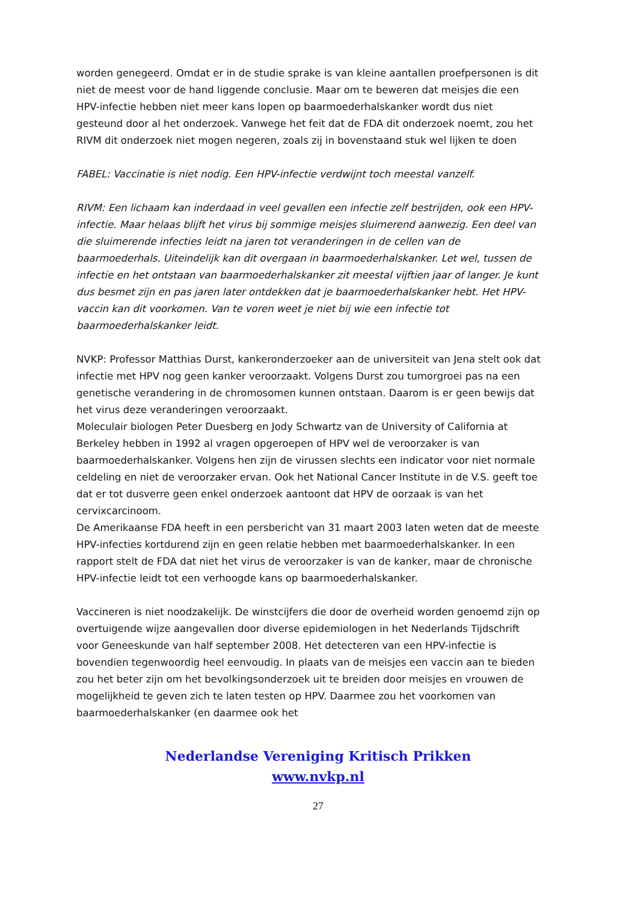worden genegeerd. Omdat er in de studie sprake is van kleine aantallen proefpersonen is dit niet de meest voor de hand liggende conclusie. Maar om te beweren dat meisjes die een HPV-infectie hebben niet meer kans lopen op baarmoederhalskanker wordt dus niet gesteund door al het onderzoek. Vanwege het feit dat de FDA dit onderzoek noemt, zou het RIVM dit onderzoek niet mogen negeren, zoals zij in bovenstaand stuk wel lijken te doen
FABEL: Vaccinatie is niet nodig. Een HPV-infectie verdwijnt toch meestal vanzelf.
RIVM: Een lichaam kan inderdaad in veel gevallen een infectie zelf bestrijden, ook een HPV-infectie. Maar helaas blijft het virus bij sommige meisjes sluimerend aanwezig. Een deel van die sluimerende infecties leidt na jaren tot veranderingen in de cellen van de baarmoederhals. Uiteindelijk kan dit overgaan in baarmoederhalskanker. Let wel, tussen de infectie en het ontstaan van baarmoederhalskanker zit meestal vijftien jaar of langer. Je kunt dus besmet zijn en pas jaren later ontdekken dat je baarmoederhalskanker hebt. Het HPV-vaccin kan dit voorkomen. Van te voren weet je niet bij wie een infectie tot baarmoederhalskanker leidt.
NVKP: Professor Matthias Durst, kankeronderzoeker aan de universiteit van Jena stelt ook dat infectie met HPV nog geen kanker veroorzaakt. Volgens Durst zou tumorgroei pas na een genetische verandering in de chromosomen kunnen ontstaan. Daarom is er geen bewijs dat het virus deze veranderingen veroorzaakt.
Moleculair biologen Peter Duesberg en Jody Schwartz van de University of California at Berkeley hebben in 1992 al vragen opgeroepen of HPV wel de veroorzaker is van baarmoederhalskanker. Volgens hen zijn de virussen slechts een indicator voor niet normale celdeling en niet de veroorzaker ervan. Ook het National Cancer Institute in de V.S. geeft toe dat er tot dusverre geen enkel onderzoek aantoont dat HPV de oorzaak is van het cervixcarcinoom.
De Amerikaanse FDA heeft in een persbericht van 31 maart 2003 laten weten dat de meeste HPV-infecties kortdurend zijn en geen relatie hebben met baarmoederhalskanker. In een rapport stelt de FDA dat niet het virus de veroorzaker is van de kanker, maar de chronische HPV-infectie leidt tot een verhoogde kans op baarmoederhalskanker.
Vaccineren is niet noodzakelijk. De winstcijfers die door de overheid worden genoemd zijn op overtuigende wijze aangevallen door diverse epidemiologen in het Nederlands Tijdschrift voor Geneeskunde van half september 2008. Het detecteren van een HPV-infectie is bovendien tegenwoordig heel eenvoudig. In plaats van de meisjes een vaccin aan te bieden zou het beter zijn om het bevolkingsonderzoek uit te breiden door meisjes en vrouwen de mogelijkheid te geven zich te laten testen op HPV. Daarmee zou het voorkomen van baarmoederhalskanker (en daarmee ook het
Nederlandse Vereniging Kritisch Prikken
www.nvkp.nl
27